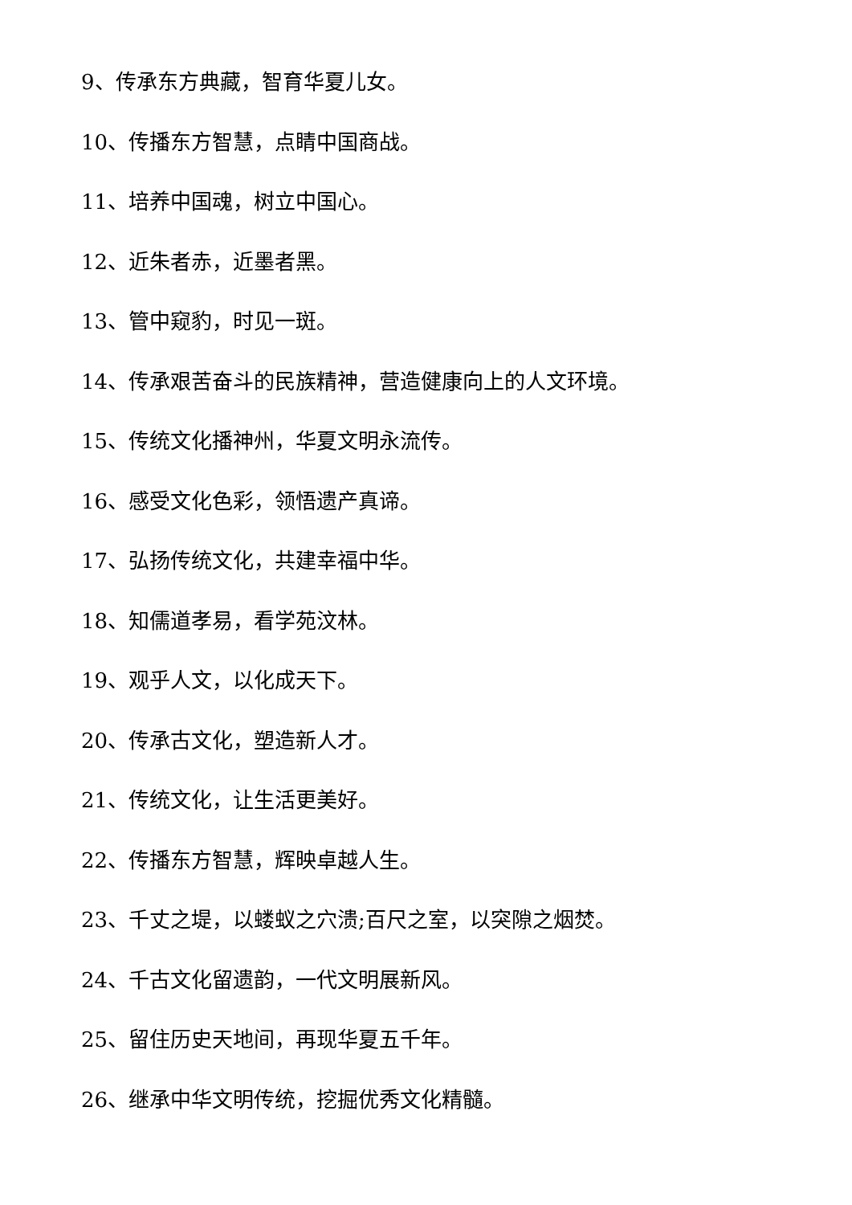9、传承东方典藏，智育华夏儿女。
10、传播东方智慧，点睛中国商战。
11、培养中国魂，树立中国心。
12、近朱者赤，近墨者黑。
13、管中窥豹，时见一斑。
14、传承艰苦奋斗的民族精神，营造健康向上的人文环境。
15、传统文化播神州，华夏文明永流传。
16、感受文化色彩，领悟遗产真谛。
17、弘扬传统文化，共建幸福中华。
18、知儒道孝易，看学苑汶林。
19、观乎人文，以化成天下。
20、传承古文化，塑造新人才。
21、传统文化，让生活更美好。
22、传播东方智慧，辉映卓越人生。
23、千丈之堤，以蝼蚁之穴溃;百尺之室，以突隙之烟焚。
24、千古文化留遗韵，一代文明展新风。
25、留住历史天地间，再现华夏五千年。
26、继承中华文明传统，挖掘优秀文化精髓。